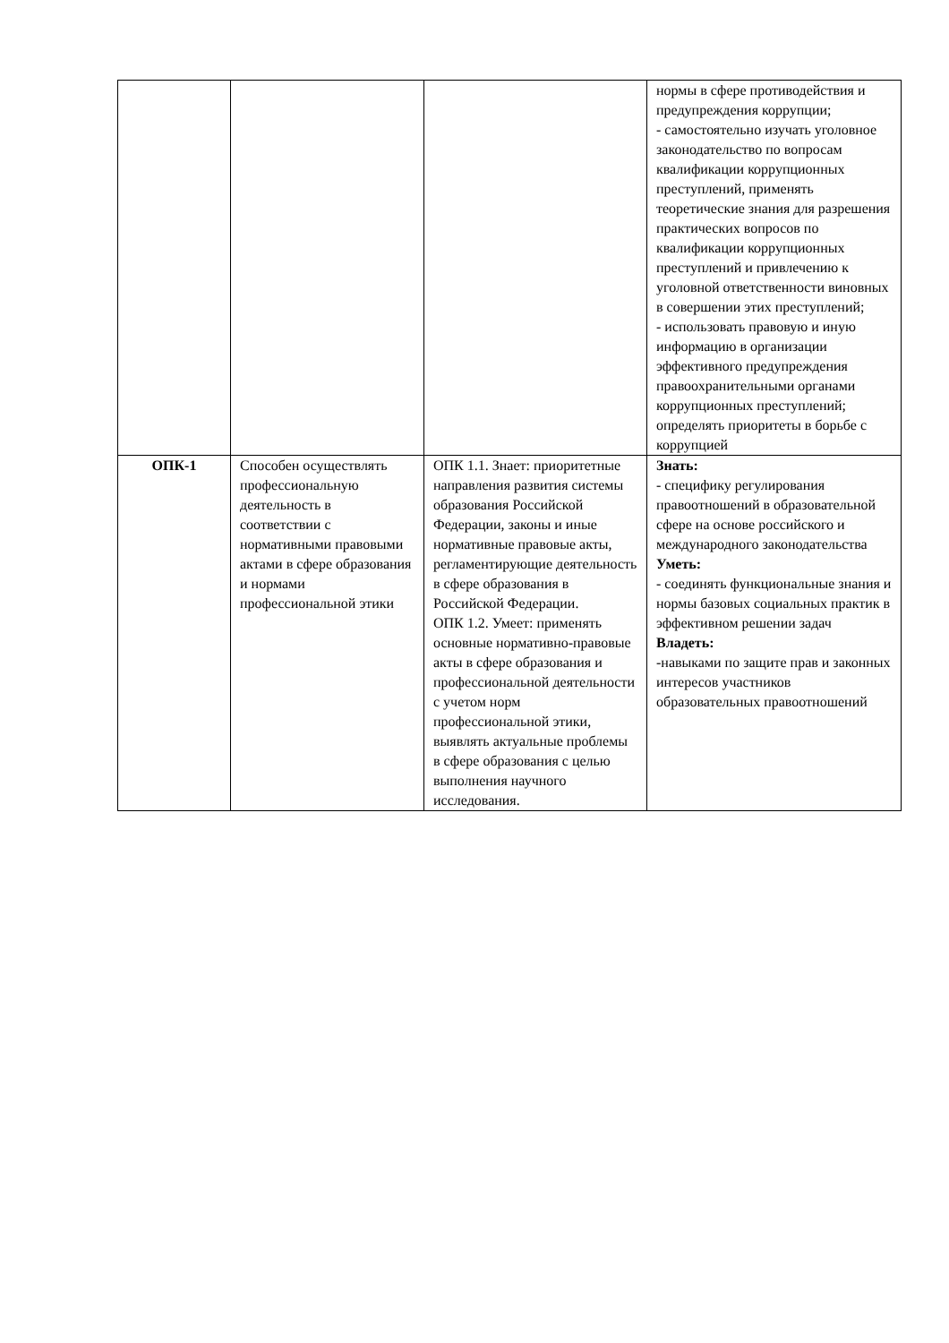| | | | нормы в сфере противодействия и предупреждения коррупции; - самостоятельно изучать уголовное законодательство по вопросам квалификации коррупционных преступлений, применять теоретические знания для разрешения практических вопросов по квалификации коррупционных преступлений и привлечению к уголовной ответственности виновных в совершении этих преступлений; - использовать правовую и иную информацию в организации эффективного предупреждения правоохранительными органами коррупционных преступлений; определять приоритеты в борьбе с коррупцией |
| ОПК-1 | Способен осуществлять профессиональную деятельность в соответствии с нормативными правовыми актами в сфере образования и нормами профессиональной этики | ОПК 1.1. Знает: приоритетные направления развития системы образования Российской Федерации, законы и иные нормативные правовые акты, регламентирующие деятельность в сфере образования в Российской Федерации. ОПК 1.2. Умеет: применять основные нормативно-правовые акты в сфере образования и профессиональной деятельности с учетом норм профессиональной этики, выявлять актуальные проблемы в сфере образования с целью выполнения научного исследования. | Знать: - специфику регулирования правоотношений в образовательной сфере на основе российского и международного законодательства Уметь: - соединять функциональные знания и нормы базовых социальных практик в эффективном решении задач Владеть: -навыками по защите прав и законных интересов участников образовательных правоотношений |